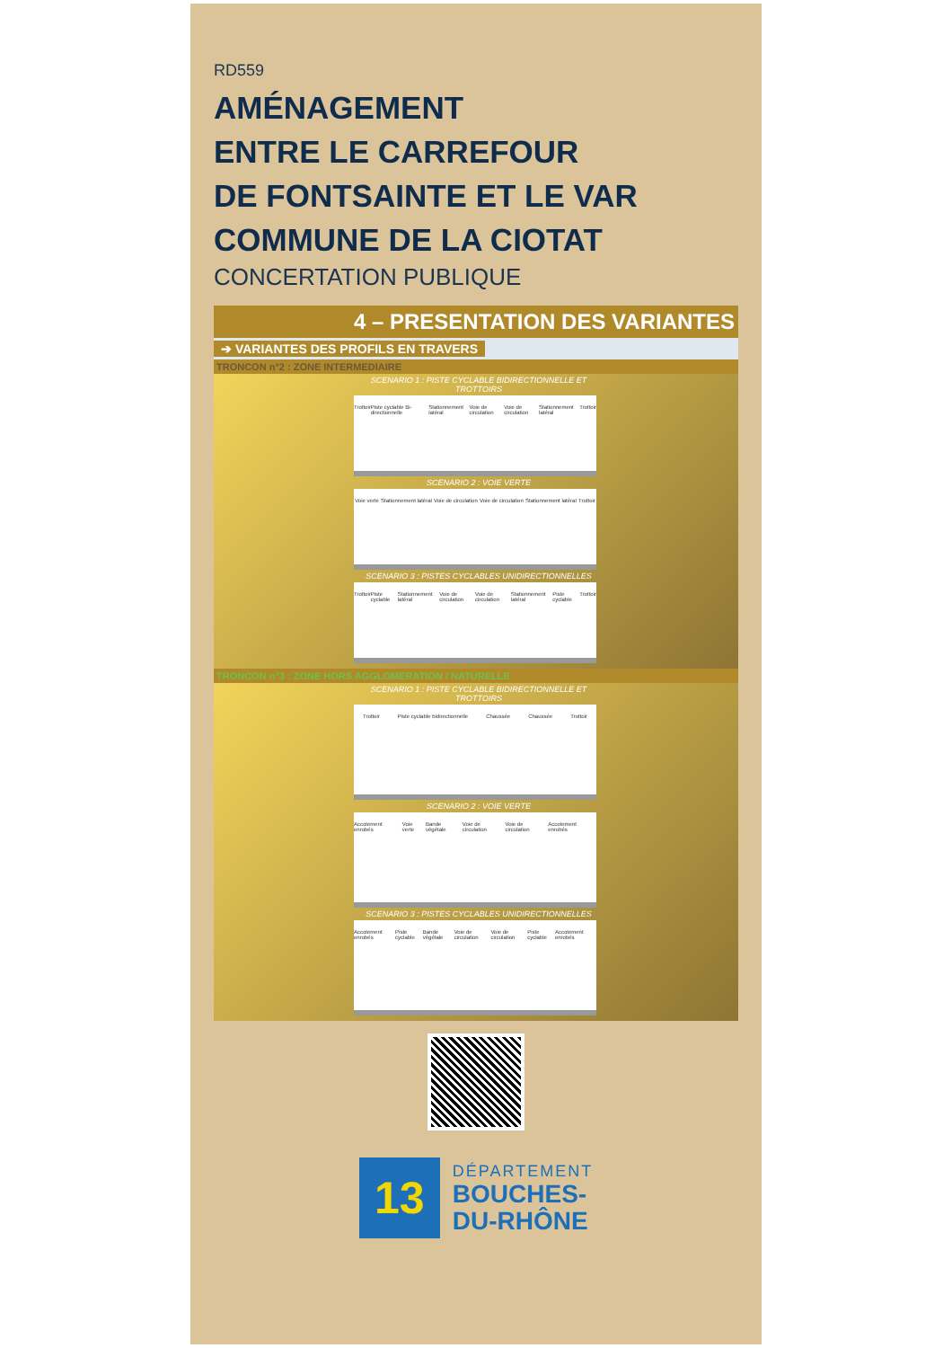RD559
AMÉNAGEMENT
ENTRE LE CARREFOUR
DE FONTSAINTE ET LE VAR
COMMUNE DE LA CIOTAT
CONCERTATION PUBLIQUE
4 – PRESENTATION DES VARIANTES
➔ VARIANTES DES PROFILS EN TRAVERS
TRONCON n°2 : ZONE INTERMEDIAIRE
SCENARIO 1 : PISTE CYCLABLE BIDIRECTIONNELLE ET TROTTOIRS
Trottoir Piste cyclable Bi-directionnelle Stationnement latéral Voie de circulation Voie de circulation Stationnement latéral Trottoir
SCENARIO 2 : VOIE VERTE
Voie verte Stationnement latéral Voie de circulation Voie de circulation Stationnement latéral Trottoir
SCENARIO 3 : PISTES CYCLABLES UNIDIRECTIONNELLES
Trottoir Piste cyclable Stationnement latéral Voie de circulation Voie de circulation Stationnement latéral Piste cyclable Trottoir
TRONCON n°3 : ZONE HORS AGGLOMERATION / NATURELLE
SCENARIO 1 : PISTE CYCLABLE BIDIRECTIONNELLE ET TROTTOIRS
Trottoir Piste cyclable bidirectionnelle Chaussée Chaussée Trottoir
SCENARIO 2 : VOIE VERTE
Accotement enrobés Voie verte Bande végétale Voie de circulation Voie de circulation Accotement enrobés
SCENARIO 3 : PISTES CYCLABLES UNIDIRECTIONNELLES
Accotement enrobés Piste cyclable Bande végétale Voie de circulation Voie de circulation Piste cyclable Accotement enrobés
13
DÉPARTEMENT
BOUCHES-
DU-RHÔNE